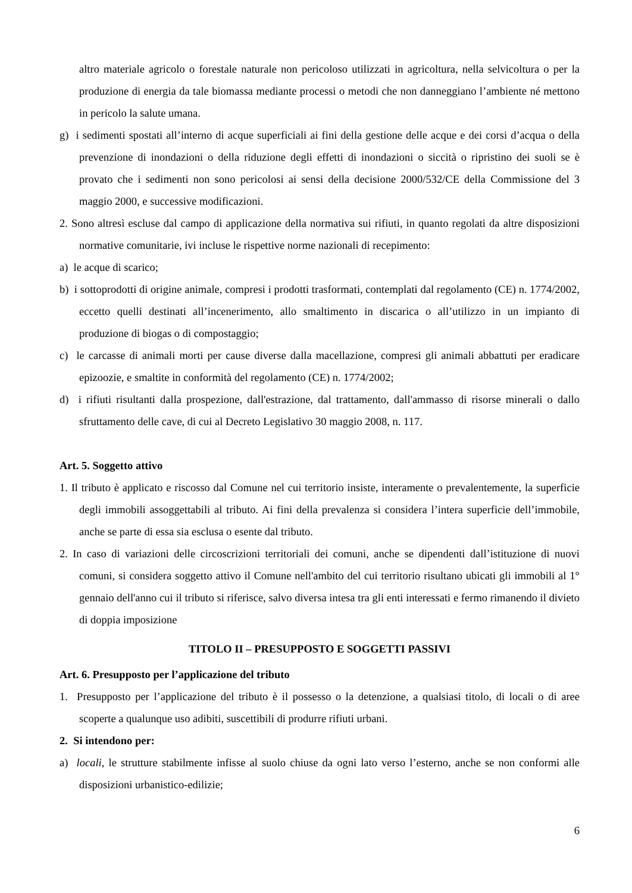altro materiale agricolo o forestale naturale non pericoloso utilizzati in agricoltura, nella selvicoltura o per la produzione di energia da tale biomassa mediante processi o metodi che non danneggiano l’ambiente né mettono in pericolo la salute umana.
g) i sedimenti spostati all’interno di acque superficiali ai fini della gestione delle acque e dei corsi d’acqua o della prevenzione di inondazioni o della riduzione degli effetti di inondazioni o siccità o ripristino dei suoli se è provato che i sedimenti non sono pericolosi ai sensi della decisione 2000/532/CE della Commissione del 3 maggio 2000, e successive modificazioni.
2. Sono altresì escluse dal campo di applicazione della normativa sui rifiuti, in quanto regolati da altre disposizioni normative comunitarie, ivi incluse le rispettive norme nazionali di recepimento:
a) le acque di scarico;
b) i sottoprodotti di origine animale, compresi i prodotti trasformati, contemplati dal regolamento (CE) n. 1774/2002, eccetto quelli destinati all’incenerimento, allo smaltimento in discarica o all’utilizzo in un impianto di produzione di biogas o di compostaggio;
c) le carcasse di animali morti per cause diverse dalla macellazione, compresi gli animali abbattuti per eradicare epizoozie, e smaltite in conformità del regolamento (CE) n. 1774/2002;
d) i rifiuti risultanti dalla prospezione, dall'estrazione, dal trattamento, dall'ammasso di risorse minerali o dallo sfruttamento delle cave, di cui al Decreto Legislativo 30 maggio 2008, n. 117.
Art. 5. Soggetto attivo
1. Il tributo è applicato e riscosso dal Comune nel cui territorio insiste, interamente o prevalentemente, la superficie degli immobili assoggettabili al tributo. Ai fini della prevalenza si considera l’intera superficie dell’immobile, anche se parte di essa sia esclusa o esente dal tributo.
2. In caso di variazioni delle circoscrizioni territoriali dei comuni, anche se dipendenti dall’istituzione di nuovi comuni, si considera soggetto attivo il Comune nell'ambito del cui territorio risultano ubicati gli immobili al 1° gennaio dell'anno cui il tributo si riferisce, salvo diversa intesa tra gli enti interessati e fermo rimanendo il divieto di doppia imposizione
TITOLO II – PRESUPPOSTO E SOGGETTI PASSIVI
Art. 6. Presupposto per l’applicazione del tributo
1. Presupposto per l’applicazione del tributo è il possesso o la detenzione, a qualsiasi titolo, di locali o di aree scoperte a qualunque uso adibiti, suscettibili di produrre rifiuti urbani.
2. Si intendono per:
a) locali, le strutture stabilmente infisse al suolo chiuse da ogni lato verso l’esterno, anche se non conformi alle disposizioni urbanistico-edilizie;
6